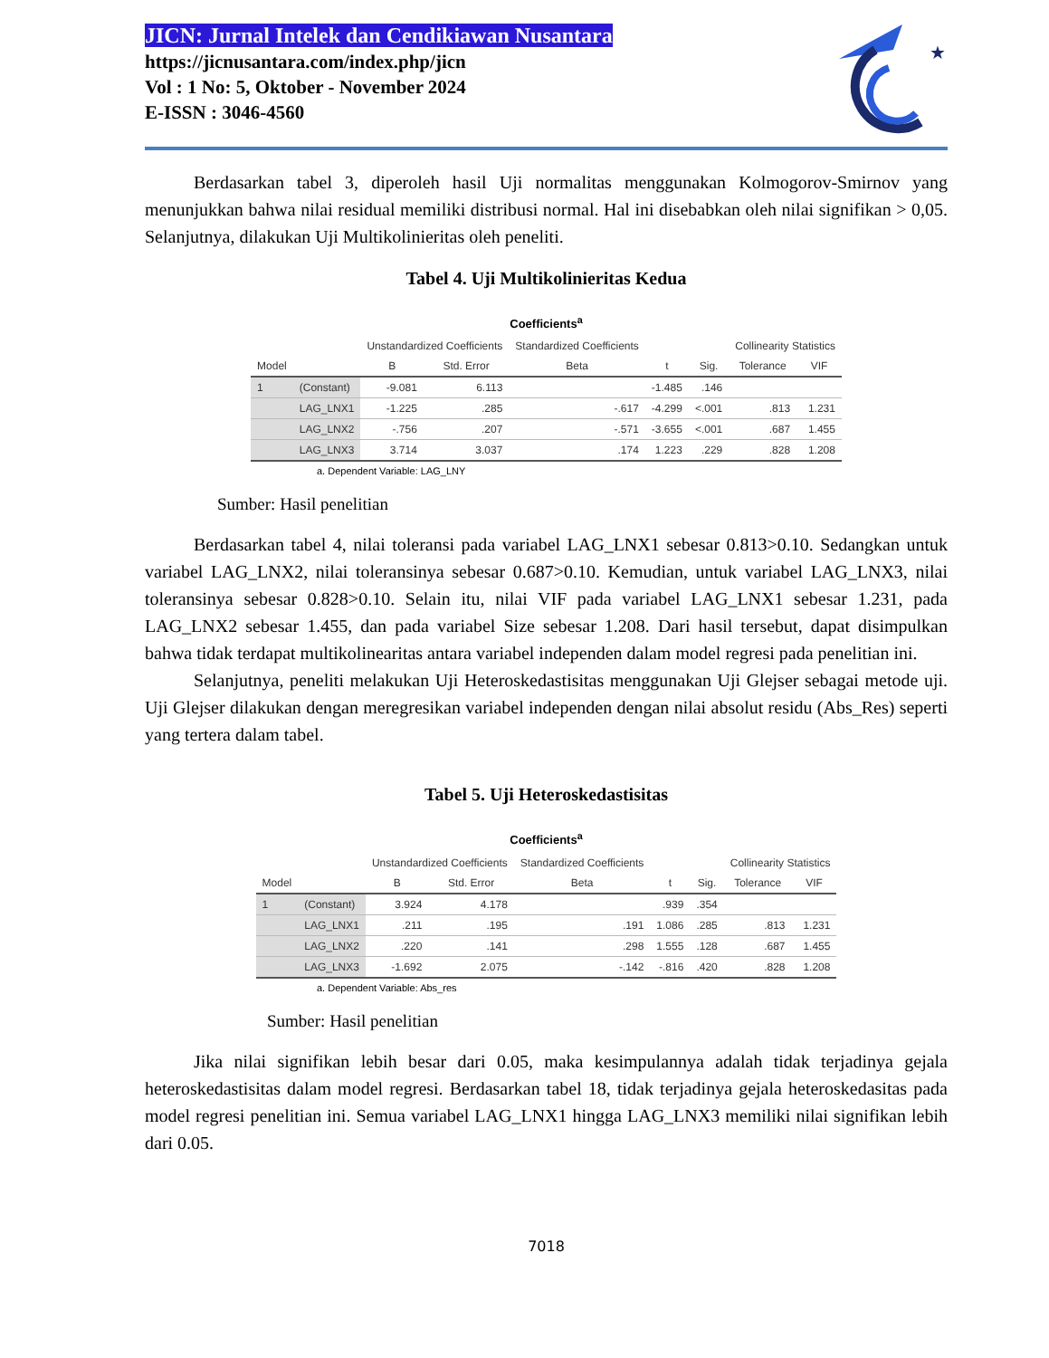JICN: Jurnal Intelek dan Cendikiawan Nusantara
https://jicnusantara.com/index.php/jicn
Vol : 1 No: 5, Oktober - November 2024
E-ISSN : 3046-4560
★
Berdasarkan tabel 3, diperoleh hasil Uji normalitas menggunakan Kolmogorov-Smirnov yang menunjukkan bahwa nilai residual memiliki distribusi normal. Hal ini disebabkan oleh nilai signifikan > 0,05. Selanjutnya, dilakukan Uji Multikolinieritas oleh peneliti.
Tabel 4. Uji Multikolinieritas Kedua
Coefficients<sup>a</sup>
| | | Unstandardized Coefficients | | Standardized Coefficients | | | Collinearity Statistics | |
| --- | --- | --- | --- | --- | --- | --- | --- | --- |
| Model | | B | Std. Error | Beta | t | Sig. | Tolerance | VIF |
| 1 | (Constant) | -9.081 | 6.113 | | -1.485 | .146 | | |
| | LAG_LNX1 | -1.225 | .285 | -.617 | -4.299 | <.001 | .813 | 1.231 |
| | LAG_LNX2 | -.756 | .207 | -.571 | -3.655 | <.001 | .687 | 1.455 |
| | LAG_LNX3 | 3.714 | 3.037 | .174 | 1.223 | .229 | .828 | 1.208 |
a. Dependent Variable: LAG_LNY
Sumber: Hasil penelitian
Berdasarkan tabel 4, nilai toleransi pada variabel LAG_LNX1 sebesar 0.813>0.10. Sedangkan untuk variabel LAG_LNX2, nilai toleransinya sebesar 0.687>0.10. Kemudian, untuk variabel LAG_LNX3, nilai toleransinya sebesar 0.828>0.10. Selain itu, nilai VIF pada variabel LAG_LNX1 sebesar 1.231, pada LAG_LNX2 sebesar 1.455, dan pada variabel Size sebesar 1.208. Dari hasil tersebut, dapat disimpulkan bahwa tidak terdapat multikolinearitas antara variabel independen dalam model regresi pada penelitian ini.
Selanjutnya, peneliti melakukan Uji Heteroskedastisitas menggunakan Uji Glejser sebagai metode uji. Uji Glejser dilakukan dengan meregresikan variabel independen dengan nilai absolut residu (Abs_Res) seperti yang tertera dalam tabel.
Tabel 5. Uji Heteroskedastisitas
Coefficients<sup>a</sup>
| | | Unstandardized Coefficients | | Standardized Coefficients | | | Collinearity Statistics | |
| --- | --- | --- | --- | --- | --- | --- | --- | --- |
| Model | | B | Std. Error | Beta | t | Sig. | Tolerance | VIF |
| 1 | (Constant) | 3.924 | 4.178 | | .939 | .354 | | |
| | LAG_LNX1 | .211 | .195 | .191 | 1.086 | .285 | .813 | 1.231 |
| | LAG_LNX2 | .220 | .141 | .298 | 1.555 | .128 | .687 | 1.455 |
| | LAG_LNX3 | -1.692 | 2.075 | -.142 | -.816 | .420 | .828 | 1.208 |
a. Dependent Variable: Abs_res
Sumber: Hasil penelitian
Jika nilai signifikan lebih besar dari 0.05, maka kesimpulannya adalah tidak terjadinya gejala heteroskedastisitas dalam model regresi. Berdasarkan tabel 18, tidak terjadinya gejala heteroskedasitas pada model regresi penelitian ini. Semua variabel LAG_LNX1 hingga LAG_LNX3 memiliki nilai signifikan lebih dari 0.05.
7018